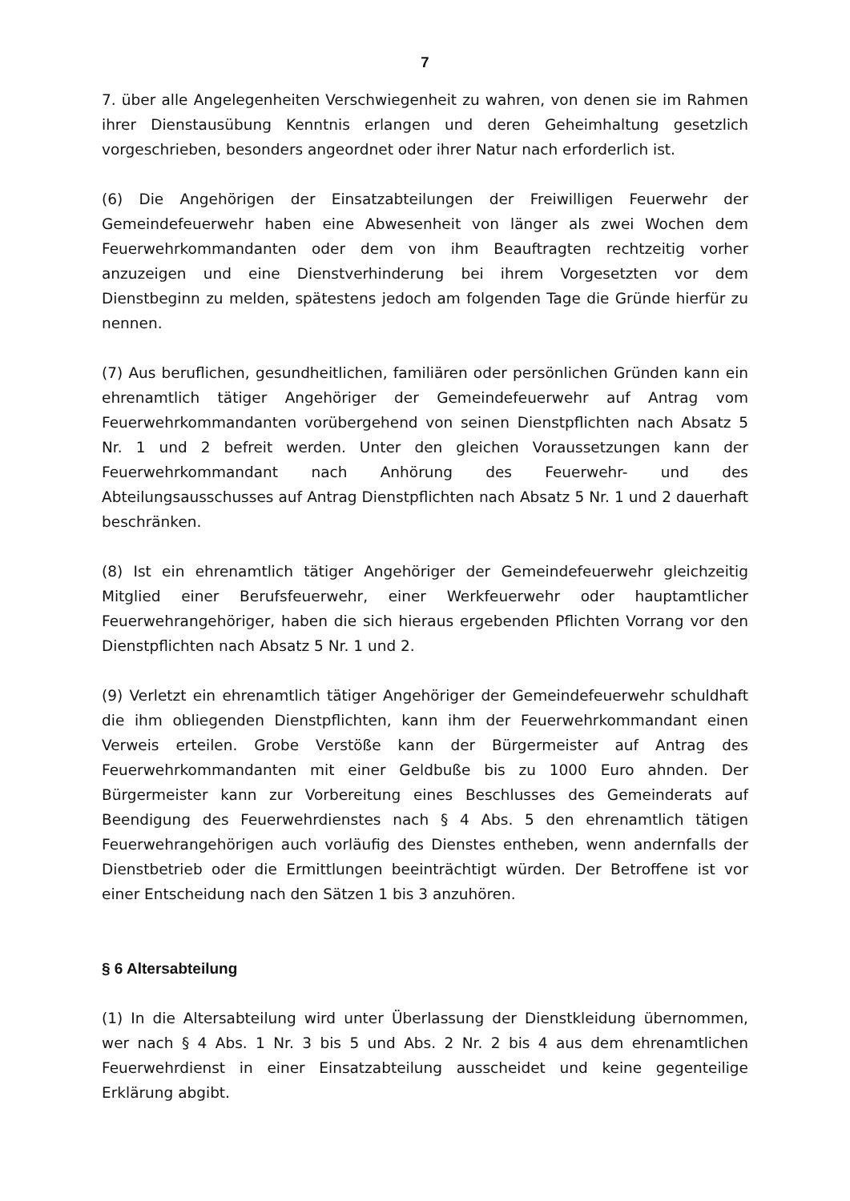7
7. über alle Angelegenheiten Verschwiegenheit zu wahren, von denen sie im Rahmen ihrer Dienstausübung Kenntnis erlangen und deren Geheimhaltung gesetzlich vorgeschrieben, besonders angeordnet oder ihrer Natur nach erforderlich ist.
(6) Die Angehörigen der Einsatzabteilungen der Freiwilligen Feuerwehr der Gemeindefeuerwehr haben eine Abwesenheit von länger als zwei Wochen dem Feuerwehrkommandanten oder dem von ihm Beauftragten rechtzeitig vorher anzuzeigen und eine Dienstverhinderung bei ihrem Vorgesetzten vor dem Dienstbeginn zu melden, spätestens jedoch am folgenden Tage die Gründe hierfür zu nennen.
(7) Aus beruflichen, gesundheitlichen, familiären oder persönlichen Gründen kann ein ehrenamtlich tätiger Angehöriger der Gemeindefeuerwehr auf Antrag vom Feuerwehrkommandanten vorübergehend von seinen Dienstpflichten nach Absatz 5 Nr. 1 und 2 befreit werden. Unter den gleichen Voraussetzungen kann der Feuerwehrkommandant nach Anhörung des Feuerwehr- und des Abteilungsausschusses auf Antrag Dienstpflichten nach Absatz 5 Nr. 1 und 2 dauerhaft beschränken.
(8) Ist ein ehrenamtlich tätiger Angehöriger der Gemeindefeuerwehr gleichzeitig Mitglied einer Berufsfeuerwehr, einer Werkfeuerwehr oder hauptamtlicher Feuerwehrangehöriger, haben die sich hieraus ergebenden Pflichten Vorrang vor den Dienstpflichten nach Absatz 5 Nr. 1 und 2.
(9) Verletzt ein ehrenamtlich tätiger Angehöriger der Gemeindefeuerwehr schuldhaft die ihm obliegenden Dienstpflichten, kann ihm der Feuerwehrkommandant einen Verweis erteilen. Grobe Verstöße kann der Bürgermeister auf Antrag des Feuerwehrkommandanten mit einer Geldbuße bis zu 1000 Euro ahnden. Der Bürgermeister kann zur Vorbereitung eines Beschlusses des Gemeinderats auf Beendigung des Feuerwehrdienstes nach § 4 Abs. 5 den ehrenamtlich tätigen Feuerwehrangehörigen auch vorläufig des Dienstes entheben, wenn andernfalls der Dienstbetrieb oder die Ermittlungen beeinträchtigt würden. Der Betroffene ist vor einer Entscheidung nach den Sätzen 1 bis 3 anzuhören.
§ 6 Altersabteilung
(1) In die Altersabteilung wird unter Überlassung der Dienstkleidung übernommen, wer nach § 4 Abs. 1 Nr. 3 bis 5 und Abs. 2 Nr. 2 bis 4 aus dem ehrenamtlichen Feuerwehrdienst in einer Einsatzabteilung ausscheidet und keine gegenteilige Erklärung abgibt.